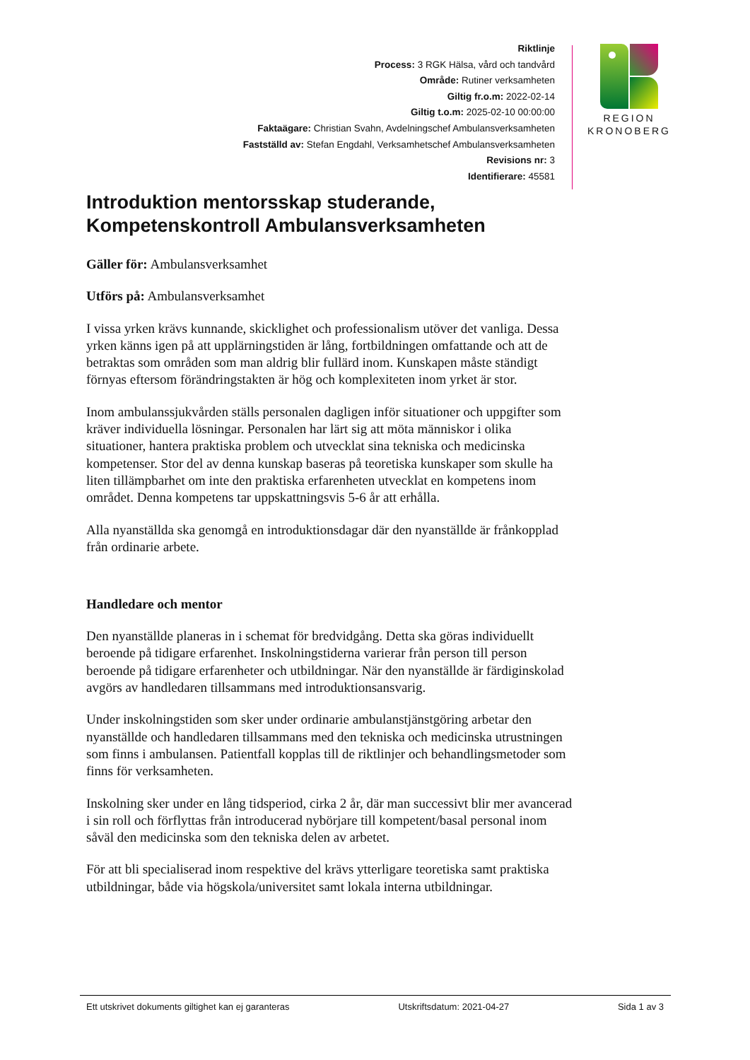Riktlinje
Process: 3 RGK Hälsa, vård och tandvård
Område: Rutiner verksamheten
Giltig fr.o.m: 2022-02-14
Giltig t.o.m: 2025-02-10 00:00:00
Faktaägare: Christian Svahn, Avdelningschef Ambulansverksamheten
Fastställd av: Stefan Engdahl, Verksamhetschef Ambulansverksamheten
Revisions nr: 3
Identifierare: 45581
REGION
KRONOBERG
Introduktion mentorsskap studerande, Kompetenskontroll Ambulansverksamheten
Gäller för: Ambulansverksamhet
Utförs på: Ambulansverksamhet
I vissa yrken krävs kunnande, skicklighet och professionalism utöver det vanliga. Dessa yrken känns igen på att upplärningstiden är lång, fortbildningen omfattande och att de betraktas som områden som man aldrig blir fullärd inom. Kunskapen måste ständigt förnyas eftersom förändringstakten är hög och komplexiteten inom yrket är stor.
Inom ambulanssjukvården ställs personalen dagligen inför situationer och uppgifter som kräver individuella lösningar. Personalen har lärt sig att möta människor i olika situationer, hantera praktiska problem och utvecklat sina tekniska och medicinska kompetenser. Stor del av denna kunskap baseras på teoretiska kunskaper som skulle ha liten tillämpbarhet om inte den praktiska erfarenheten utvecklat en kompetens inom området. Denna kompetens tar uppskattningsvis 5-6 år att erhålla.
Alla nyanställda ska genomgå en introduktionsdagar där den nyanställde är frånkopplad från ordinarie arbete.
Handledare och mentor
Den nyanställde planeras in i schemat för bredvidgång. Detta ska göras individuellt beroende på tidigare erfarenhet. Inskolningstiderna varierar från person till person beroende på tidigare erfarenheter och utbildningar. När den nyanställde är färdiginskolad avgörs av handledaren tillsammans med introduktionsansvarig.
Under inskolningstiden som sker under ordinarie ambulanstjänstgöring arbetar den nyanställde och handledaren tillsammans med den tekniska och medicinska utrustningen som finns i ambulansen. Patientfall kopplas till de riktlinjer och behandlingsmetoder som finns för verksamheten.
Inskolning sker under en lång tidsperiod, cirka 2 år, där man successivt blir mer avancerad i sin roll och förflyttas från introducerad nybörjare till kompetent/basal personal inom såväl den medicinska som den tekniska delen av arbetet.
För att bli specialiserad inom respektive del krävs ytterligare teoretiska samt praktiska utbildningar, både via högskola/universitet samt lokala interna utbildningar.
Ett utskrivet dokuments giltighet kan ej garanteras Utskriftsdatum: 2021-04-27 Sida 1 av 3